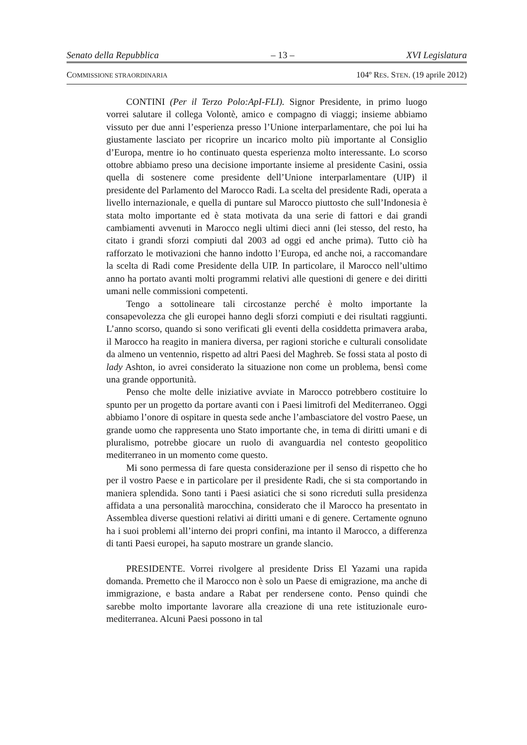Senato della Repubblica – 13 – XVI Legislatura
COMMISSIONE STRAORDINARIA 104º RES. STEN. (19 aprile 2012)
CONTINI (Per il Terzo Polo:ApI-FLI). Signor Presidente, in primo luogo vorrei salutare il collega Volontè, amico e compagno di viaggi; insieme abbiamo vissuto per due anni l’esperienza presso l’Unione interparlamentare, che poi lui ha giustamente lasciato per ricoprire un incarico molto più importante al Consiglio d’Europa, mentre io ho continuato questa esperienza molto interessante. Lo scorso ottobre abbiamo preso una decisione importante insieme al presidente Casini, ossia quella di sostenere come presidente dell’Unione interparlamentare (UIP) il presidente del Parlamento del Marocco Radi. La scelta del presidente Radi, operata a livello internazionale, e quella di puntare sul Marocco piuttosto che sull’Indonesia è stata molto importante ed è stata motivata da una serie di fattori e dai grandi cambiamenti avvenuti in Marocco negli ultimi dieci anni (lei stesso, del resto, ha citato i grandi sforzi compiuti dal 2003 ad oggi ed anche prima). Tutto ciò ha rafforzato le motivazioni che hanno indotto l’Europa, ed anche noi, a raccomandare la scelta di Radi come Presidente della UIP. In particolare, il Marocco nell’ultimo anno ha portato avanti molti programmi relativi alle questioni di genere e dei diritti umani nelle commissioni competenti.
Tengo a sottolineare tali circostanze perché è molto importante la consapevolezza che gli europei hanno degli sforzi compiuti e dei risultati raggiunti. L’anno scorso, quando si sono verificati gli eventi della cosiddetta primavera araba, il Marocco ha reagito in maniera diversa, per ragioni storiche e culturali consolidate da almeno un ventennio, rispetto ad altri Paesi del Maghreb. Se fossi stata al posto di lady Ashton, io avrei considerato la situazione non come un problema, bensì come una grande opportunità.
Penso che molte delle iniziative avviate in Marocco potrebbero costituire lo spunto per un progetto da portare avanti con i Paesi limitrofi del Mediterraneo. Oggi abbiamo l’onore di ospitare in questa sede anche l’ambasciatore del vostro Paese, un grande uomo che rappresenta uno Stato importante che, in tema di diritti umani e di pluralismo, potrebbe giocare un ruolo di avanguardia nel contesto geopolitico mediterraneo in un momento come questo.
Mi sono permessa di fare questa considerazione per il senso di rispetto che ho per il vostro Paese e in particolare per il presidente Radi, che si sta comportando in maniera splendida. Sono tanti i Paesi asiatici che si sono ricreduti sulla presidenza affidata a una personalità marocchina, considerato che il Marocco ha presentato in Assemblea diverse questioni relativi ai diritti umani e di genere. Certamente ognuno ha i suoi problemi all’interno dei propri confini, ma intanto il Marocco, a differenza di tanti Paesi europei, ha saputo mostrare un grande slancio.
PRESIDENTE. Vorrei rivolgere al presidente Driss El Yazami una rapida domanda. Premetto che il Marocco non è solo un Paese di emigrazione, ma anche di immigrazione, e basta andare a Rabat per rendersene conto. Penso quindi che sarebbe molto importante lavorare alla creazione di una rete istituzionale euro-mediterranea. Alcuni Paesi possono in tal